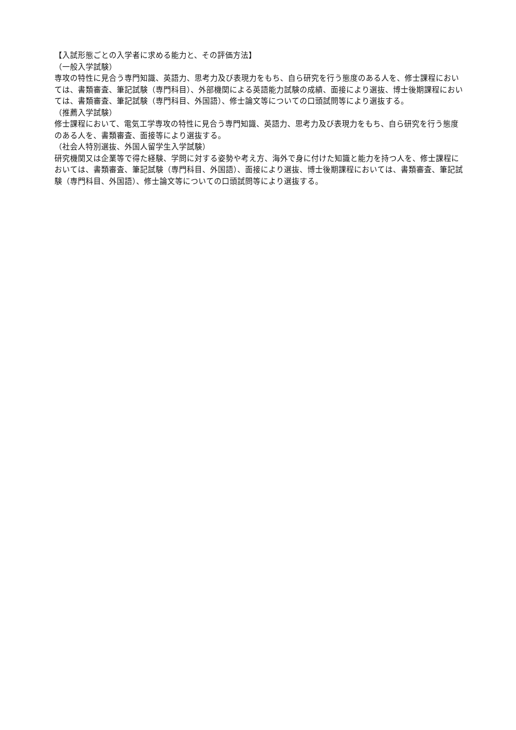【入試形態ごとの入学者に求める能力と、その評価方法】
（一般入学試験）
専攻の特性に見合う専門知識、英語力、思考力及び表現力をもち、自ら研究を行う態度のある人を、修士課程においては、書類審査、筆記試験（専門科目）、外部機関による英語能力試験の成績、面接により選抜、博士後期課程においては、書類審査、筆記試験（専門科目、外国語）、修士論文等についての口頭試問等により選抜する。
（推薦入学試験）
修士課程において、電気工学専攻の特性に見合う専門知識、英語力、思考力及び表現力をもち、自ら研究を行う態度のある人を、書類審査、面接等により選抜する。
（社会人特別選抜、外国人留学生入学試験）
研究機関又は企業等で得た経験、学問に対する姿勢や考え方、海外で身に付けた知識と能力を持つ人を、修士課程においては、書類審査、筆記試験（専門科目、外国語）、面接により選抜、博士後期課程においては、書類審査、筆記試験（専門科目、外国語）、修士論文等についての口頭試問等により選抜する。